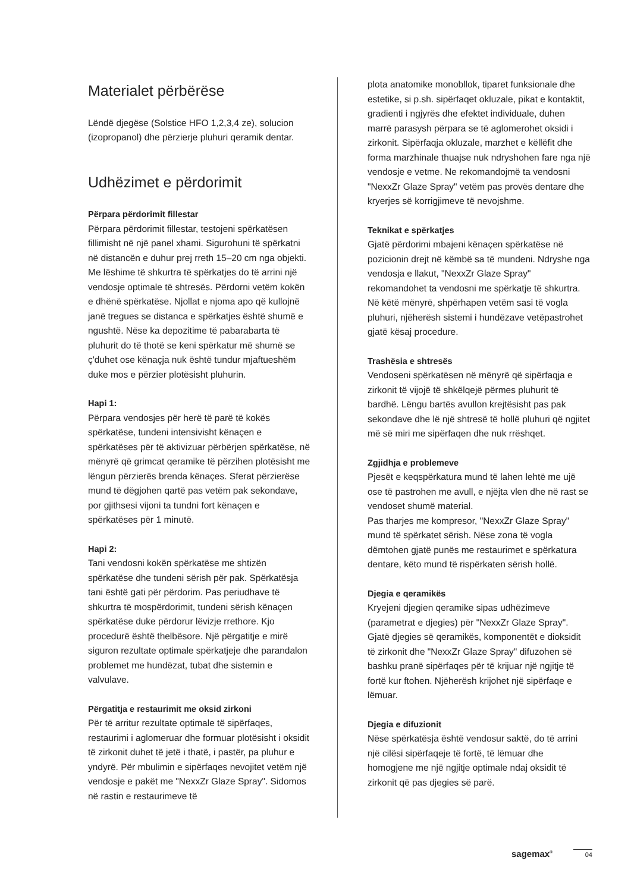Materialet përbërëse
Lëndë djegëse (Solstice HFO 1,2,3,4 ze), solucion (izopropanol) dhe përzierje pluhuri qeramik dentar.
Udhëzimet e përdorimit
Përpara përdorimit fillestar
Përpara përdorimit fillestar, testojeni spërkatësen fillimisht në një panel xhami. Sigurohuni të spërkatni në distancën e duhur prej rreth 15–20 cm nga objekti. Me lëshime të shkurtra të spërkatjes do të arrini një vendosje optimale të shtresës. Përdorni vetëm kokën e dhënë spërkatëse. Njollat e njoma apo që kullojnë janë tregues se distanca e spërkatjes është shumë e ngushtë. Nëse ka depozitime të pabarabarta të pluhurit do të thotë se keni spërkatur më shumë se ç'duhet ose kënaçja nuk është tundur mjaftueshëm duke mos e përzier plotësisht pluhurin.
Hapi 1:
Përpara vendosjes për herë të parë të kokës spërkatëse, tundeni intensivisht kënaçen e spërkatëses për të aktivizuar përbërjen spërkatëse, në mënyrë që grimcat qeramike të përzihen plotësisht me lëngun përzierës brenda kënaçes. Sferat përzierëse mund të dëgjohen qartë pas vetëm pak sekondave, por gjithsesi vijoni ta tundni fort kënaçen e spërkatëses për 1 minutë.
Hapi 2:
Tani vendosni kokën spërkatëse me shtizën spërkatëse dhe tundeni sërish për pak. Spërkatësja tani është gati për përdorim. Pas periudhave të shkurtra të mospërdorimit, tundeni sërish kënaçen spërkatëse duke përdorur lëvizje rrethore. Kjo procedurë është thelbësore. Një përgatitje e mirë siguron rezultate optimale spërkatjeje dhe parandalon problemet me hundëzat, tubat dhe sistemin e valvulave.
Përgatitja e restaurimit me oksid zirkoni
Për të arritur rezultate optimale të sipërfaqes, restaurimi i aglomeruar dhe formuar plotësisht i oksidit të zirkonit duhet të jetë i thatë, i pastër, pa pluhur e yndyrë. Për mbulimin e sipërfaqes nevojitet vetëm një vendosje e pakët me "NexxZr Glaze Spray". Sidomos në rastin e restaurimeve të
plota anatomike monobllok, tiparet funksionale dhe estetike, si p.sh. sipërfaqet okluzale, pikat e kontaktit, gradienti i ngjyrës dhe efektet individuale, duhen marrë parasysh përpara se të aglomerohet oksidi i zirkonit. Sipërfaqja okluzale, marzhet e këllëfit dhe forma marzhinale thuajse nuk ndryshohen fare nga një vendosje e vetme. Ne rekomandojmë ta vendosni "NexxZr Glaze Spray" vetëm pas provës dentare dhe kryerjes së korrigjimeve të nevojshme.
Teknikat e spërkatjes
Gjatë përdorimi mbajeni kënaçen spërkatëse në pozicionin drejt në këmbë sa të mundeni. Ndryshe nga vendosja e llakut, "NexxZr Glaze Spray" rekomandohet ta vendosni me spërkatje të shkurtra. Në këtë mënyrë, shpërhapen vetëm sasi të vogla pluhuri, njëherësh sistemi i hundëzave vetëpastrohet gjatë kësaj procedure.
Trashësia e shtresës
Vendoseni spërkatësen në mënyrë që sipërfaqja e zirkonit të vijojë të shkëlqejë përmes pluhurit të bardhë. Lëngu bartës avullon krejtësisht pas pak sekondave dhe lë një shtresë të hollë pluhuri që ngjitet më së miri me sipërfaqen dhe nuk rrëshqet.
Zgjidhja e problemeve
Pjesët e keqspërkatura mund të lahen lehtë me ujë ose të pastrohen me avull, e njëjta vlen dhe në rast se vendoset shumë material.
Pas tharjes me kompresor, "NexxZr Glaze Spray" mund të spërkatet sërish. Nëse zona të vogla dëmtohen gjatë punës me restaurimet e spërkatura dentare, këto mund të rispërkaten sërish hollë.
Djegia e qeramikës
Kryejeni djegien qeramike sipas udhëzimeve (parametrat e djegies) për "NexxZr Glaze Spray". Gjatë djegies së qeramikës, komponentët e dioksidit të zirkonit dhe "NexxZr Glaze Spray" difuzohen së bashku pranë sipërfaqes për të krijuar një ngjitje të fortë kur ftohen. Njëherësh krijohet një sipërfaqe e lëmuar.
Djegia e difuzionit
Nëse spërkatësja është vendosur saktë, do të arrini një cilësi sipërfaqeje të fortë, të lëmuar dhe homogjene me një ngjitje optimale ndaj oksidit të zirkonit që pas djegies së parë.
sagemax<sup>®</sup> 04